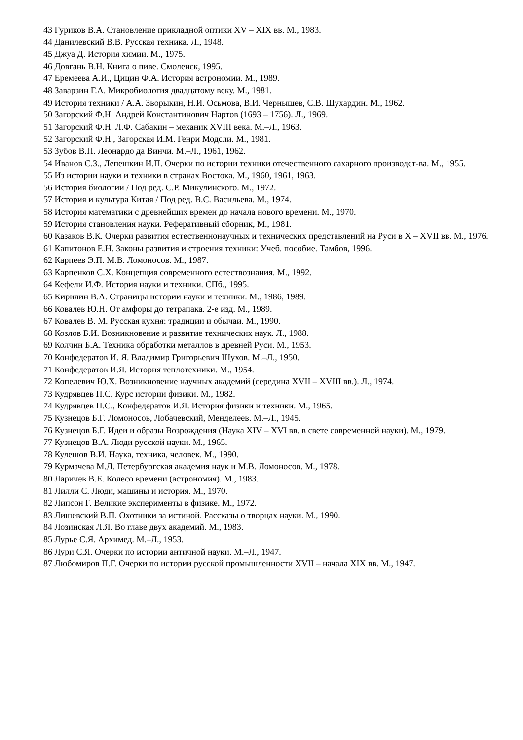43 Гуриков В.А. Становление прикладной оптики XV – XIX вв. М., 1983.
44 Данилевский В.В. Русская техника. Л., 1948.
45 Джуа Д. История химии. М., 1975.
46 Довгань В.Н. Книга о пиве. Смоленск, 1995.
47 Еремеева А.И., Цицин Ф.А. История астрономии. М., 1989.
48 Заварзин Г.А. Микробиология двадцатому веку. М., 1981.
49 История техники / А.А. Зворыкин, Н.И. Осьмова, В.И. Чернышев, С.В. Шухардин. М., 1962.
50 Загорский Ф.Н. Андрей Константинович Нартов (1693 – 1756). Л., 1969.
51 Загорский Ф.Н. Л.Ф. Сабакин – механик XVIII века. М.–Л., 1963.
52 Загорский Ф.Н., Загорская И.М. Генри Модсли. М., 1981.
53 Зубов В.П. Леонардо да Винчи. М.–Л., 1961, 1962.
54 Иванов С.З., Лепешкин И.П. Очерки по истории техники отечественного сахарного производст-ва. М., 1955.
55 Из истории науки и техники в странах Востока. М., 1960, 1961, 1963.
56 История биологии / Под ред. С.Р. Микулинского. М., 1972.
57 История и культура Китая / Под ред. В.С. Васильева. М., 1974.
58 История математики с древнейших времен до начала нового времени. М., 1970.
59 История становления науки. Реферативный сборник, М., 1981.
60 Казаков В.К. Очерки развития естественнонаучных и технических представлений на Руси в X – XVII вв. М., 1976.
61 Капитонов Е.Н. Законы развития и строения техники: Учеб. пособие. Тамбов, 1996.
62 Карпеев Э.П. М.В. Ломоносов. М., 1987.
63 Карпенков С.Х. Концепция современного естествознания. М., 1992.
64 Кефели И.Ф. История науки и техники. СПб., 1995.
65 Кирилин В.А. Страницы истории науки и техники. М., 1986, 1989.
66 Ковалев Ю.Н. От амфоры до тетрапака. 2-е изд. М., 1989.
67 Ковалев В. М. Русская кухня: традиции и обычаи. М., 1990.
68 Козлов Б.И. Возникновение и развитие технических наук. Л., 1988.
69 Колчин Б.А. Техника обработки металлов в древней Руси. М., 1953.
70 Конфедератов И. Я. Владимир Григорьевич Шухов. М.–Л., 1950.
71 Конфедератов И.Я. История теплотехники. М., 1954.
72 Копелевич Ю.Х. Возникновение научных академий (середина XVII – XVIII вв.). Л., 1974.
73 Кудрявцев П.С. Курс истории физики. М., 1982.
74 Кудрявцев П.С., Конфедератов И.Я. История физики и техники. М., 1965.
75 Кузнецов Б.Г. Ломоносов, Лобачевский, Менделеев. М.–Л., 1945.
76 Кузнецов Б.Г. Идеи и образы Возрождения (Наука XIV – XVI вв. в свете современной науки). М., 1979.
77 Кузнецов В.А. Люди русской науки. М., 1965.
78 Кулешов В.И. Наука, техника, человек. М., 1990.
79 Курмачева М.Д. Петербургская академия наук и М.В. Ломоносов. М., 1978.
80 Ларичев В.Е. Колесо времени (астрономия). М., 1983.
81 Лилли С. Люди, машины и история. М., 1970.
82 Липсон Г. Великие эксперименты в физике. М., 1972.
83 Лишевский В.П. Охотники за истиной. Рассказы о творцах науки. М., 1990.
84 Лозинская Л.Я. Во главе двух академий. М., 1983.
85 Лурье С.Я. Архимед. М.–Л., 1953.
86 Лури С.Я. Очерки по истории античной науки. М.–Л., 1947.
87 Любомиров П.Г. Очерки по истории русской промышленности XVII – начала XIX вв. М., 1947.